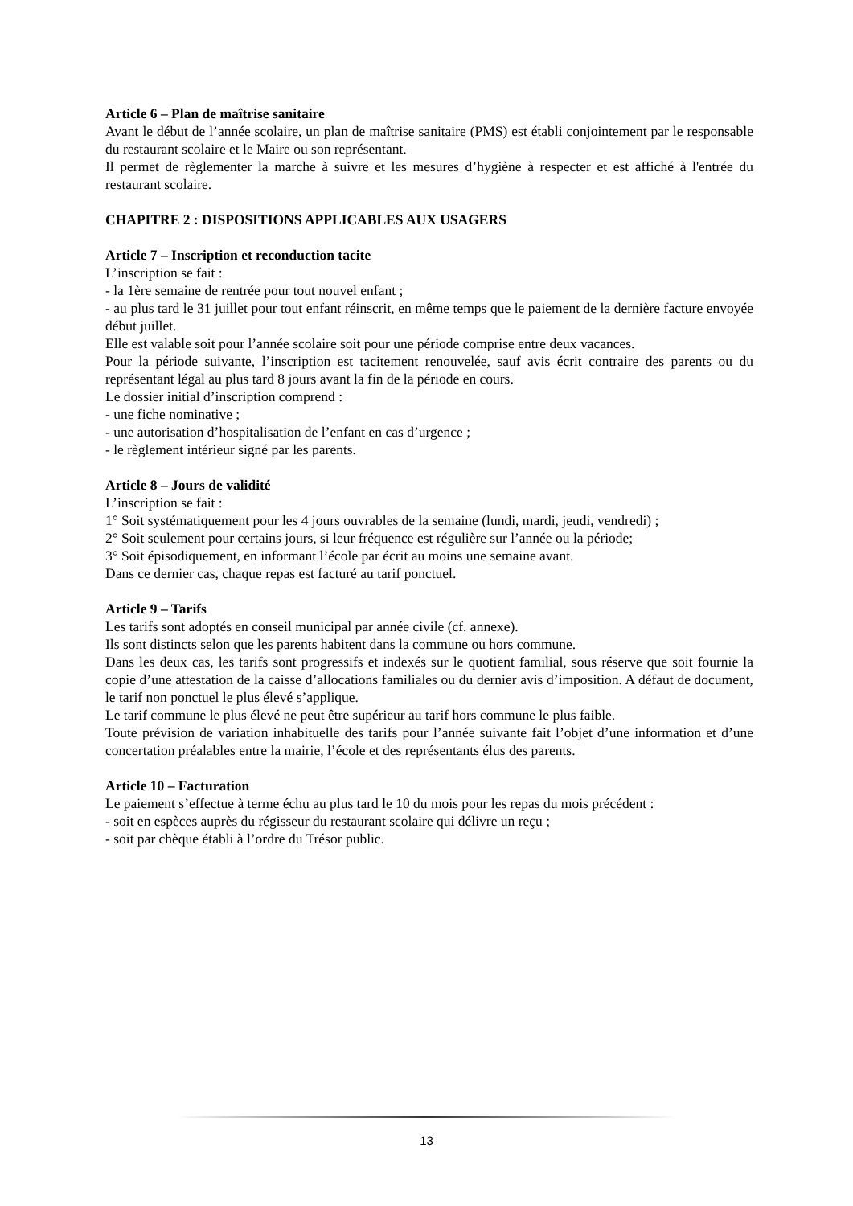Article 6 – Plan de maîtrise sanitaire
Avant le début de l’année scolaire, un plan de maîtrise sanitaire (PMS) est établi conjointement par le responsable du restaurant scolaire et le Maire ou son représentant.
Il permet de règlementer la marche à suivre et les mesures d’hygiène à respecter et est affiché à l'entrée du restaurant scolaire.
CHAPITRE 2 : DISPOSITIONS APPLICABLES AUX USAGERS
Article 7 – Inscription et reconduction tacite
L’inscription se fait :
- la 1ère semaine de rentrée pour tout nouvel enfant ;
- au plus tard le 31 juillet pour tout enfant réinscrit, en même temps que le paiement de la dernière facture envoyée début juillet.
Elle est valable soit pour l’année scolaire soit pour une période comprise entre deux vacances.
Pour la période suivante, l’inscription est tacitement renouvelée, sauf avis écrit contraire des parents ou du représentant légal au plus tard 8 jours avant la fin de la période en cours.
Le dossier initial d’inscription comprend :
- une fiche nominative ;
- une autorisation d’hospitalisation de l’enfant en cas d’urgence ;
- le règlement intérieur signé par les parents.
Article 8 – Jours de validité
L’inscription se fait :
1° Soit systématiquement pour les 4 jours ouvrables de la semaine (lundi, mardi, jeudi, vendredi) ;
2° Soit seulement pour certains jours, si leur fréquence est régulière sur l’année ou la période;
3° Soit épisodiquement, en informant l’école par écrit au moins une semaine avant.
Dans ce dernier cas, chaque repas est facturé au tarif ponctuel.
Article 9 – Tarifs
Les tarifs sont adoptés en conseil municipal par année civile (cf. annexe).
Ils sont distincts selon que les parents habitent dans la commune ou hors commune.
Dans les deux cas, les tarifs sont progressifs et indexés sur le quotient familial, sous réserve que soit fournie la copie d’une attestation de la caisse d’allocations familiales ou du dernier avis d’imposition. A défaut de document, le tarif non ponctuel le plus élevé s’applique.
Le tarif commune le plus élevé ne peut être supérieur au tarif hors commune le plus faible.
Toute prévision de variation inhabituelle des tarifs pour l’année suivante fait l’objet d’une information et d’une concertation préalables entre la mairie, l’école et des représentants élus des parents.
Article 10 – Facturation
Le paiement s’effectue à terme échu au plus tard le 10 du mois pour les repas du mois précédent :
- soit en espèces auprès du régisseur du restaurant scolaire qui délivre un reçu ;
- soit par chèque établi à l’ordre du Trésor public.
13